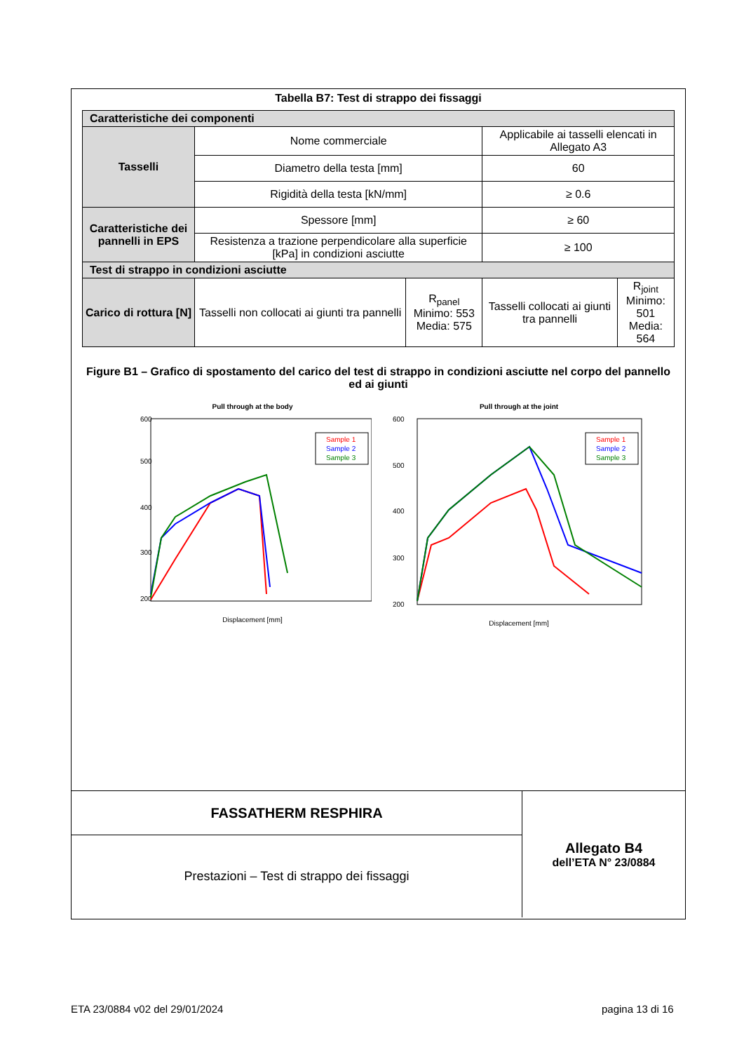Tabella B7: Test di strappo dei fissaggi
| Caratteristiche dei componenti | | | | |
| Tasselli | Nome commerciale | | Applicabile ai tasselli elencati in Allegato A3 | |
| | Diametro della testa [mm] | | 60 | |
| | Rigidità della testa [kN/mm] | | ≥ 0.6 | |
| Caratteristiche dei pannelli in EPS | Spessore [mm] | | ≥ 60 | |
| | Resistenza a trazione perpendicolare alla superficie [kPa] in condizioni asciutte | | ≥ 100 | |
| Test di strappo in condizioni asciutte | | | | |
| Carico di rottura [N] | Tasselli non collocati ai giunti tra pannelli | R<sub>panel</sub> Minimo: 553 Media: 575 | Tasselli collocati ai giunti tra pannelli | R<sub>joint</sub> Minimo: 501 Media: 564 |
Figure B1 – Grafico di spostamento del carico del test di strappo in condizioni asciutte nel corpo del pannello ed ai giunti
Pull through at the body
600
500
400
300
200
Displacement [mm]
Sample 1
Sample 2
Sample 3
Pull through at the joint
600
500
400
300
200
Displacement [mm]
Sample 1
Sample 2
Sample 3
| FASSATHERM RESPHIRA | Allegato B4 dell’ETA N° 23/0884 |
| Prestazioni – Test di strappo dei fissaggi | |
ETA 23/0884 v02 del 29/01/2024 pagina 13 di 16